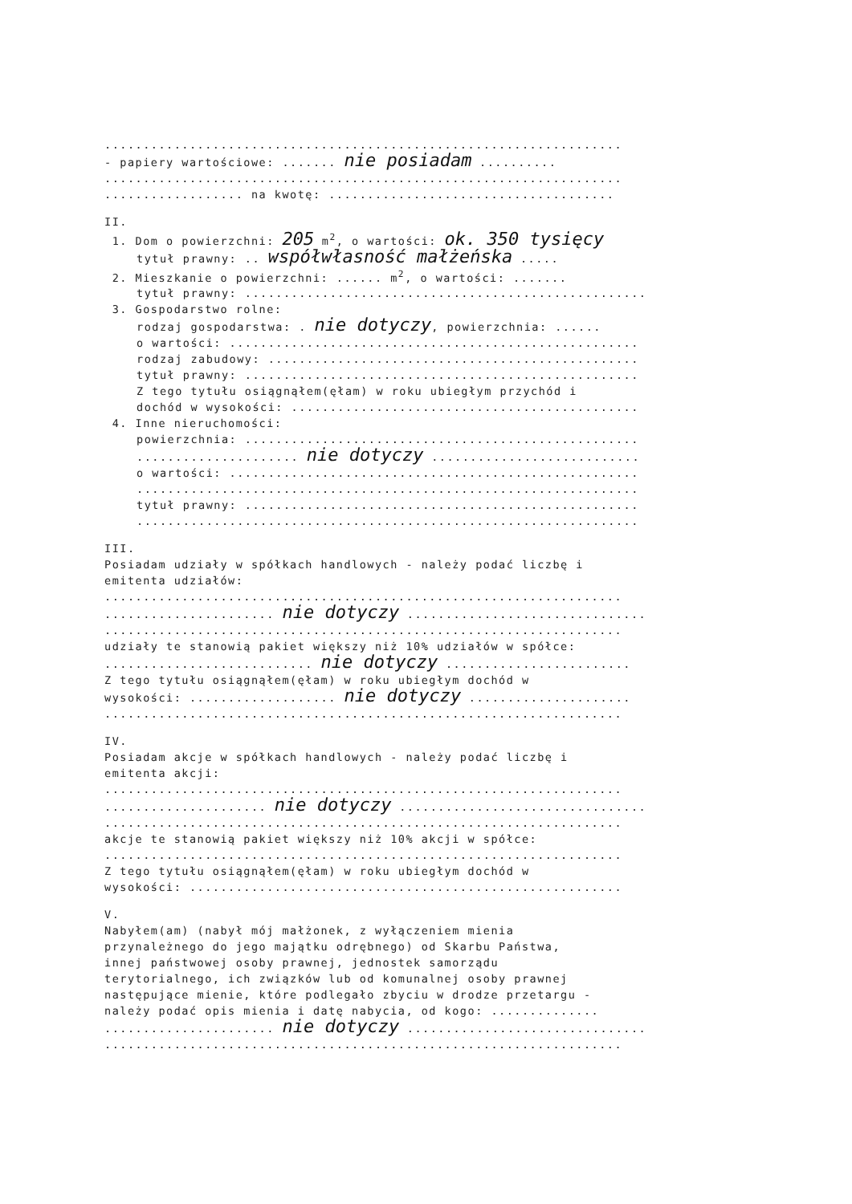...................................................................
- papiery wartościowe: ....... nie posiadam ..........
...................................................................
.................. na kwotę: .....................................
II.
1. Dom o powierzchni: 205 m<sup>2</sup>, o wartości: ok. 350 tysięcy
tytuł prawny: .. współwłasność małżeńska .....
2. Mieszkanie o powierzchni: ...... m<sup>2</sup>, o wartości: .......
tytuł prawny: ....................................................
3. Gospodarstwo rolne:
rodzaj gospodarstwa: . nie dotyczy, powierzchnia: ......
o wartości: .....................................................
rodzaj zabudowy: ................................................
tytuł prawny: ...................................................
Z tego tytułu osiągnąłem(ęłam) w roku ubiegłym przychód i
dochód w wysokości: .............................................
4. Inne nieruchomości:
powierzchnia: ...................................................
..................... nie dotyczy ...........................
o wartości: .....................................................
.................................................................
tytuł prawny: ...................................................
.................................................................
III.
Posiadam udziały w spółkach handlowych - należy podać liczbę i
emitenta udziałów:
...................................................................
...................... nie dotyczy ...............................
...................................................................
udziały te stanowią pakiet większy niż 10% udziałów w spółce:
........................... nie dotyczy ........................
Z tego tytułu osiągnąłem(ęłam) w roku ubiegłym dochód w
wysokości: ................... nie dotyczy .....................
...................................................................
IV.
Posiadam akcje w spółkach handlowych - należy podać liczbę i
emitenta akcji:
...................................................................
..................... nie dotyczy ................................
...................................................................
akcje te stanowią pakiet większy niż 10% akcji w spółce:
...................................................................
Z tego tytułu osiągnąłem(ęłam) w roku ubiegłym dochód w
wysokości: ........................................................
V.
Nabyłem(am) (nabył mój małżonek, z wyłączeniem mienia
przynależnego do jego majątku odrębnego) od Skarbu Państwa,
innej państwowej osoby prawnej, jednostek samorządu
terytorialnego, ich związków lub od komunalnej osoby prawnej
następujące mienie, które podlegało zbyciu w drodze przetargu -
należy podać opis mienia i datę nabycia, od kogo: ..............
...................... nie dotyczy ...............................
...................................................................